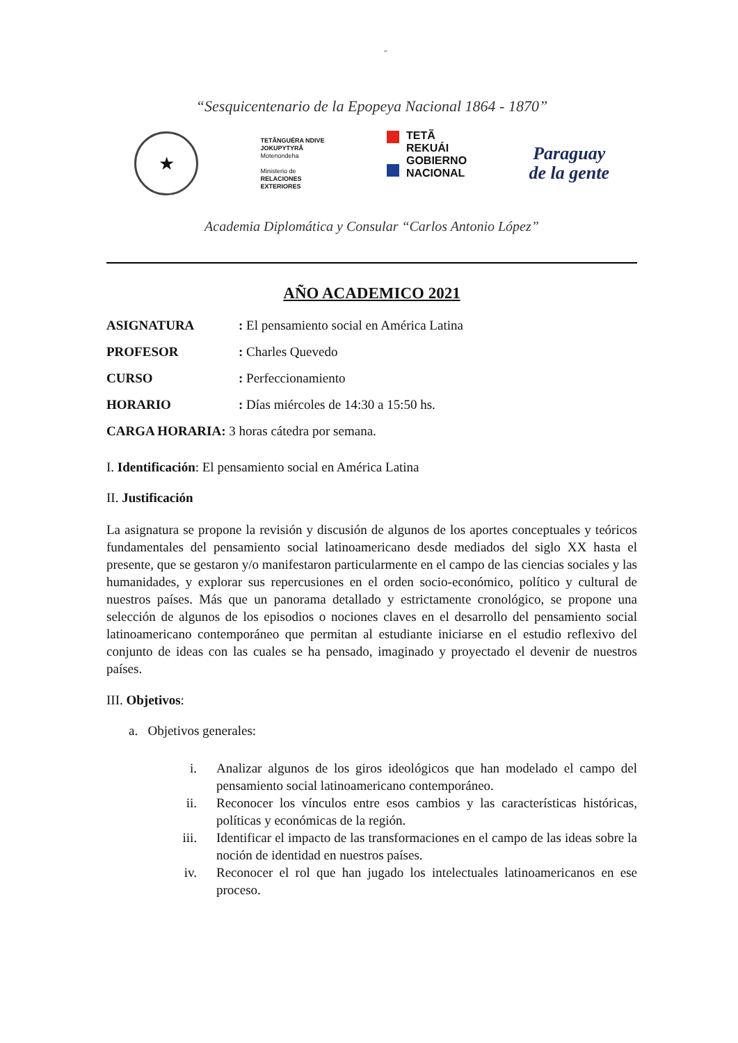˝
“Sesquicentenario de la Epopeya Nacional 1864 - 1870”
★
TETÃNGUÉRA NDIVE
JOKUPYTYRÃ
Motenondeha
Ministerio de
RELACIONES
EXTERIORES
TETÃ
REKUÁI
GOBIERNO
NACIONAL
Paraguay
de la gente
Academia Diplomática y Consular “Carlos Antonio López”
AÑO ACADEMICO 2021
ASIGNATURA: El pensamiento social en América Latina
PROFESOR: Charles Quevedo
CURSO: Perfeccionamiento
HORARIO: Días miércoles de 14:30 a 15:50 hs.
CARGA HORARIA: 3 horas cátedra por semana.
I. Identificación: El pensamiento social en América Latina
II. Justificación
La asignatura se propone la revisión y discusión de algunos de los aportes conceptuales y teóricos fundamentales del pensamiento social latinoamericano desde mediados del siglo XX hasta el presente, que se gestaron y/o manifestaron particularmente en el campo de las ciencias sociales y las humanidades, y explorar sus repercusiones en el orden socio-económico, político y cultural de nuestros países. Más que un panorama detallado y estrictamente cronológico, se propone una selección de algunos de los episodios o nociones claves en el desarrollo del pensamiento social latinoamericano contemporáneo que permitan al estudiante iniciarse en el estudio reflexivo del conjunto de ideas con las cuales se ha pensado, imaginado y proyectado el devenir de nuestros países.
III. Objetivos:
a. Objetivos generales:
i. Analizar algunos de los giros ideológicos que han modelado el campo del pensamiento social latinoamericano contemporáneo.
ii. Reconocer los vínculos entre esos cambios y las características históricas, políticas y económicas de la región.
iii. Identificar el impacto de las transformaciones en el campo de las ideas sobre la noción de identidad en nuestros países.
iv. Reconocer el rol que han jugado los intelectuales latinoamericanos en ese proceso.